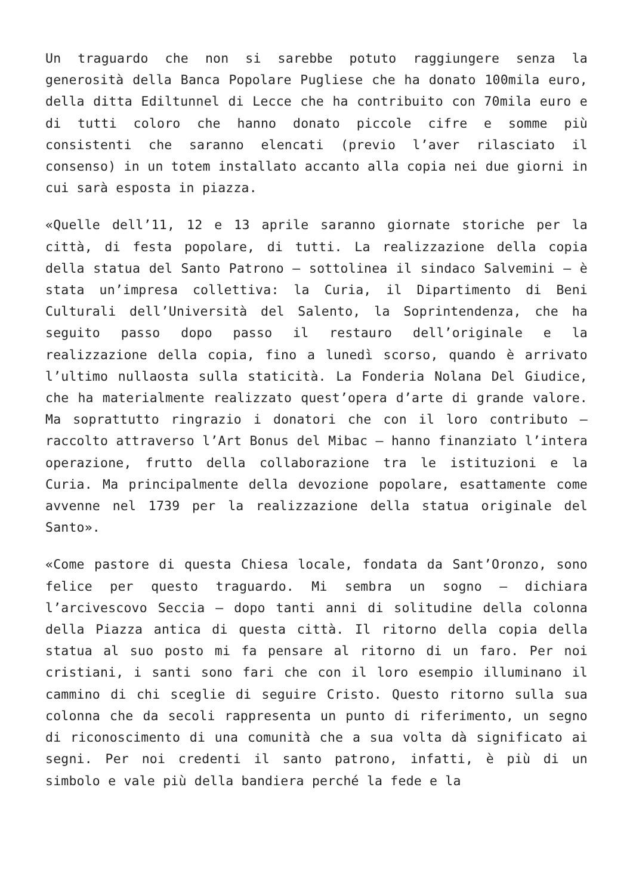Un traguardo che non si sarebbe potuto raggiungere senza la generosità della Banca Popolare Pugliese che ha donato 100mila euro, della ditta Ediltunnel di Lecce che ha contribuito con 70mila euro e di tutti coloro che hanno donato piccole cifre e somme più consistenti che saranno elencati (previo l’aver rilasciato il consenso) in un totem installato accanto alla copia nei due giorni in cui sarà esposta in piazza.
«Quelle dell’11, 12 e 13 aprile saranno giornate storiche per la città, di festa popolare, di tutti. La realizzazione della copia della statua del Santo Patrono – sottolinea il sindaco Salvemini – è stata un’impresa collettiva: la Curia, il Dipartimento di Beni Culturali dell’Università del Salento, la Soprintendenza, che ha seguito passo dopo passo il restauro dell’originale e la realizzazione della copia, fino a lunedì scorso, quando è arrivato l’ultimo nullaosta sulla staticità. La Fonderia Nolana Del Giudice, che ha materialmente realizzato quest’opera d’arte di grande valore. Ma soprattutto ringrazio i donatori che con il loro contributo – raccolto attraverso l’Art Bonus del Mibac – hanno finanziato l’intera operazione, frutto della collaborazione tra le istituzioni e la Curia. Ma principalmente della devozione popolare, esattamente come avvenne nel 1739 per la realizzazione della statua originale del Santo».
«Come pastore di questa Chiesa locale, fondata da Sant’Oronzo, sono felice per questo traguardo. Mi sembra un sogno – dichiara l’arcivescovo Seccia – dopo tanti anni di solitudine della colonna della Piazza antica di questa città. Il ritorno della copia della statua al suo posto mi fa pensare al ritorno di un faro. Per noi cristiani, i santi sono fari che con il loro esempio illuminano il cammino di chi sceglie di seguire Cristo. Questo ritorno sulla sua colonna che da secoli rappresenta un punto di riferimento, un segno di riconoscimento di una comunità che a sua volta dà significato ai segni. Per noi credenti il santo patrono, infatti, è più di un simbolo e vale più della bandiera perché la fede e la